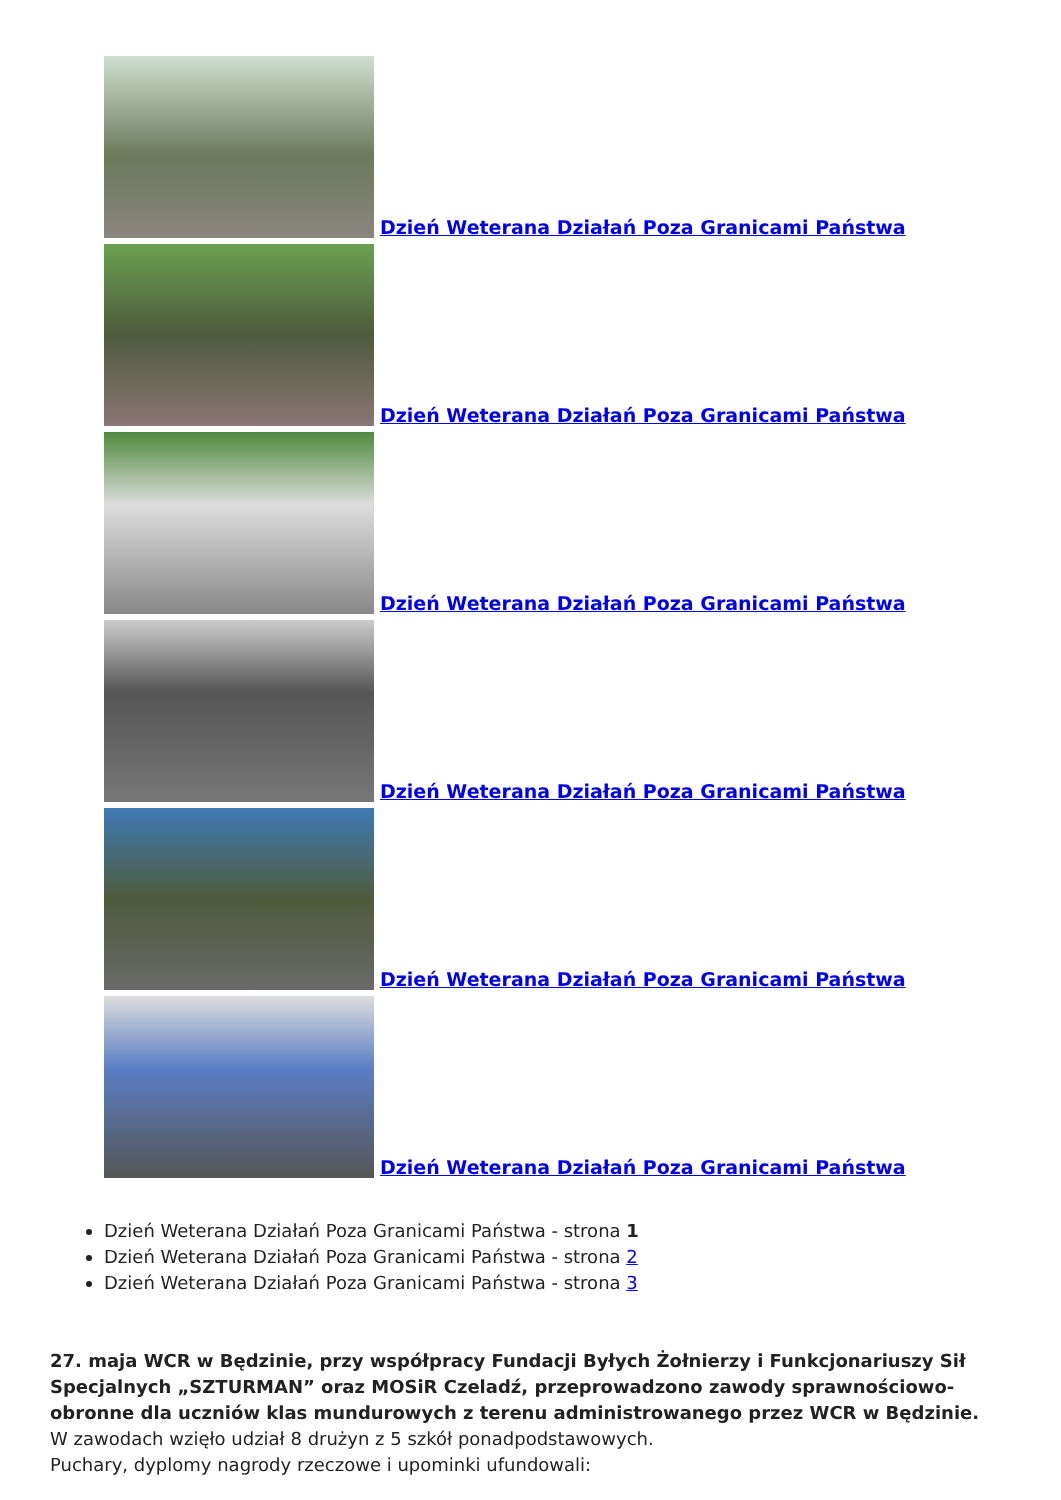Dzień Weterana Działań Poza Granicami Państwa
Dzień Weterana Działań Poza Granicami Państwa
Dzień Weterana Działań Poza Granicami Państwa
Dzień Weterana Działań Poza Granicami Państwa
Dzień Weterana Działań Poza Granicami Państwa
Dzień Weterana Działań Poza Granicami Państwa
Dzień Weterana Działań Poza Granicami Państwa - strona 1
Dzień Weterana Działań Poza Granicami Państwa - strona 2
Dzień Weterana Działań Poza Granicami Państwa - strona 3
27. maja WCR w Będzinie, przy współpracy Fundacji Byłych Żołnierzy i Funkcjonariuszy Sił Specjalnych „SZTURMAN” oraz MOSiR Czeladź, przeprowadzono zawody sprawnościowo-obronne dla uczniów klas mundurowych z terenu administrowanego przez WCR w Będzinie.
W zawodach wzięło udział 8 drużyn z 5 szkół ponadpodstawowych.
Puchary, dyplomy nagrody rzeczowe i upominki ufundowali: